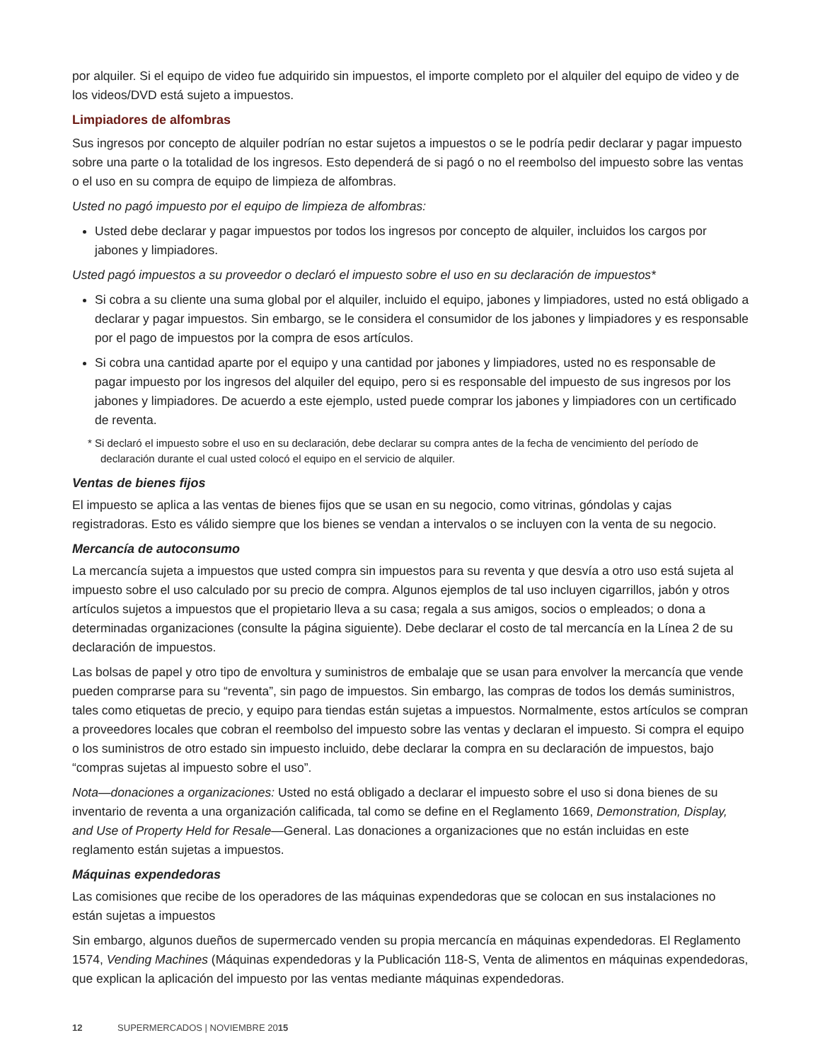por alquiler. Si el equipo de video fue adquirido sin impuestos, el importe completo por el alquiler del equipo de video y de los videos/DVD está sujeto a impuestos.
Limpiadores de alfombras
Sus ingresos por concepto de alquiler podrían no estar sujetos a impuestos o se le podría pedir declarar y pagar impuesto sobre una parte o la totalidad de los ingresos. Esto dependerá de si pagó o no el reembolso del impuesto sobre las ventas o el uso en su compra de equipo de limpieza de alfombras.
Usted no pagó impuesto por el equipo de limpieza de alfombras:
Usted debe declarar y pagar impuestos por todos los ingresos por concepto de alquiler, incluidos los cargos por jabones y limpiadores.
Usted pagó impuestos a su proveedor o declaró el impuesto sobre el uso en su declaración de impuestos*
Si cobra a su cliente una suma global por el alquiler, incluido el equipo, jabones y limpiadores, usted no está obligado a declarar y pagar impuestos. Sin embargo, se le considera el consumidor de los jabones y limpiadores y es responsable por el pago de impuestos por la compra de esos artículos.
Si cobra una cantidad aparte por el equipo y una cantidad por jabones y limpiadores, usted no es responsable de pagar impuesto por los ingresos del alquiler del equipo, pero si es responsable del impuesto de sus ingresos por los jabones y limpiadores. De acuerdo a este ejemplo, usted puede comprar los jabones y limpiadores con un certificado de reventa.
* Si declaró el impuesto sobre el uso en su declaración, debe declarar su compra antes de la fecha de vencimiento del período de declaración durante el cual usted colocó el equipo en el servicio de alquiler.
Ventas de bienes fijos
El impuesto se aplica a las ventas de bienes fijos que se usan en su negocio, como vitrinas, góndolas y cajas registradoras. Esto es válido siempre que los bienes se vendan a intervalos o se incluyen con la venta de su negocio.
Mercancía de autoconsumo
La mercancía sujeta a impuestos que usted compra sin impuestos para su reventa y que desvía a otro uso está sujeta al impuesto sobre el uso calculado por su precio de compra. Algunos ejemplos de tal uso incluyen cigarrillos, jabón y otros artículos sujetos a impuestos que el propietario lleva a su casa; regala a sus amigos, socios o empleados; o dona a determinadas organizaciones (consulte la página siguiente). Debe declarar el costo de tal mercancía en la Línea 2 de su declaración de impuestos.
Las bolsas de papel y otro tipo de envoltura y suministros de embalaje que se usan para envolver la mercancía que vende pueden comprarse para su “reventa”, sin pago de impuestos. Sin embargo, las compras de todos los demás suministros, tales como etiquetas de precio, y equipo para tiendas están sujetas a impuestos. Normalmente, estos artículos se compran a proveedores locales que cobran el reembolso del impuesto sobre las ventas y declaran el impuesto. Si compra el equipo o los suministros de otro estado sin impuesto incluido, debe declarar la compra en su declaración de impuestos, bajo “compras sujetas al impuesto sobre el uso”.
Nota—donaciones a organizaciones: Usted no está obligado a declarar el impuesto sobre el uso si dona bienes de su inventario de reventa a una organización calificada, tal como se define en el Reglamento 1669, Demonstration, Display, and Use of Property Held for Resale—General. Las donaciones a organizaciones que no están incluidas en este reglamento están sujetas a impuestos.
Máquinas expendedoras
Las comisiones que recibe de los operadores de las máquinas expendedoras que se colocan en sus instalaciones no están sujetas a impuestos
Sin embargo, algunos dueños de supermercado venden su propia mercancía en máquinas expendedoras. El Reglamento 1574, Vending Machines (Máquinas expendedoras y la Publicación 118-S, Venta de alimentos en máquinas expendedoras, que explican la aplicación del impuesto por las ventas mediante máquinas expendedoras.
12 SUPERMERCADOS | NOVIEMBRE 2015